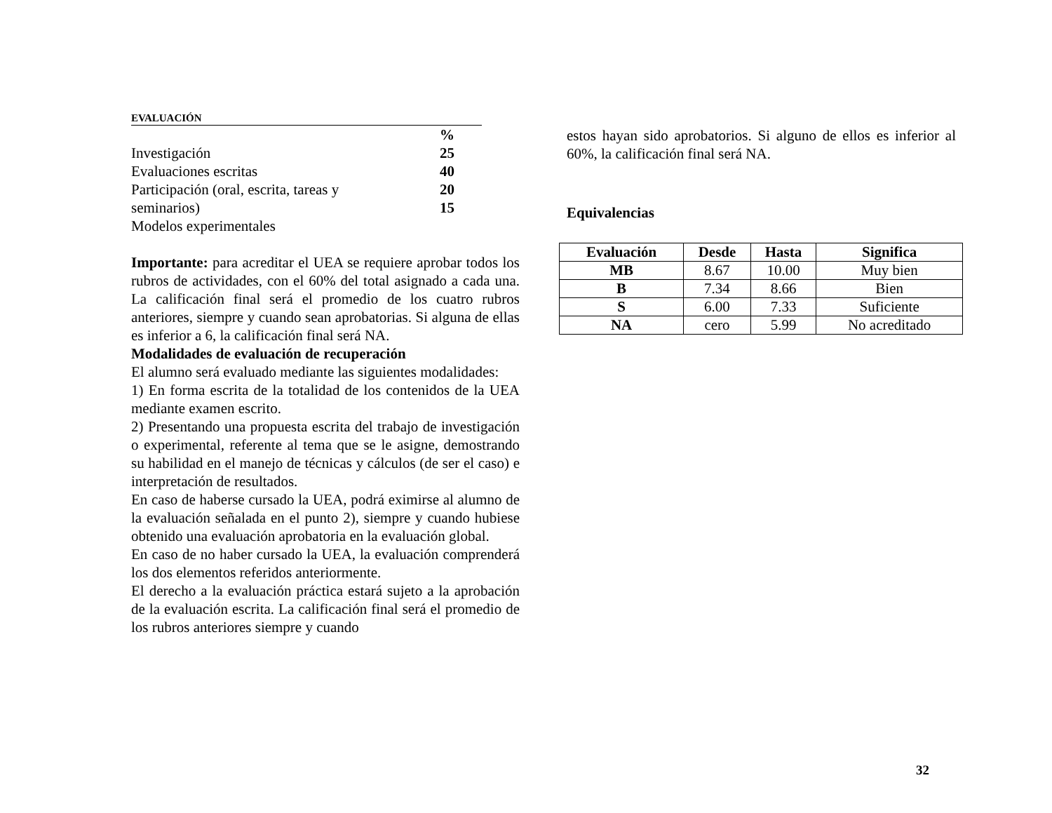EVALUACIÓN
| | % |
| Investigación | 25 |
| Evaluaciones escritas | 40 |
| Participación (oral, escrita, tareas y | 20 |
| seminarios) | 15 |
| Modelos experimentales | |
Importante: para acreditar el UEA se requiere aprobar todos los rubros de actividades, con el 60% del total asignado a cada una. La calificación final será el promedio de los cuatro rubros anteriores, siempre y cuando sean aprobatorias. Si alguna de ellas es inferior a 6, la calificación final será NA.
Modalidades de evaluación de recuperación
El alumno será evaluado mediante las siguientes modalidades:
1) En forma escrita de la totalidad de los contenidos de la UEA mediante examen escrito.
2) Presentando una propuesta escrita del trabajo de investigación o experimental, referente al tema que se le asigne, demostrando su habilidad en el manejo de técnicas y cálculos (de ser el caso) e interpretación de resultados.
En caso de haberse cursado la UEA, podrá eximirse al alumno de la evaluación señalada en el punto 2), siempre y cuando hubiese obtenido una evaluación aprobatoria en la evaluación global.
En caso de no haber cursado la UEA, la evaluación comprenderá los dos elementos referidos anteriormente.
El derecho a la evaluación práctica estará sujeto a la aprobación de la evaluación escrita. La calificación final será el promedio de los rubros anteriores siempre y cuando
estos hayan sido aprobatorios. Si alguno de ellos es inferior al 60%, la calificación final será NA.
Equivalencias
| Evaluación | Desde | Hasta | Significa |
| --- | --- | --- | --- |
| MB | 8.67 | 10.00 | Muy bien |
| B | 7.34 | 8.66 | Bien |
| S | 6.00 | 7.33 | Suficiente |
| NA | cero | 5.99 | No acreditado |
32